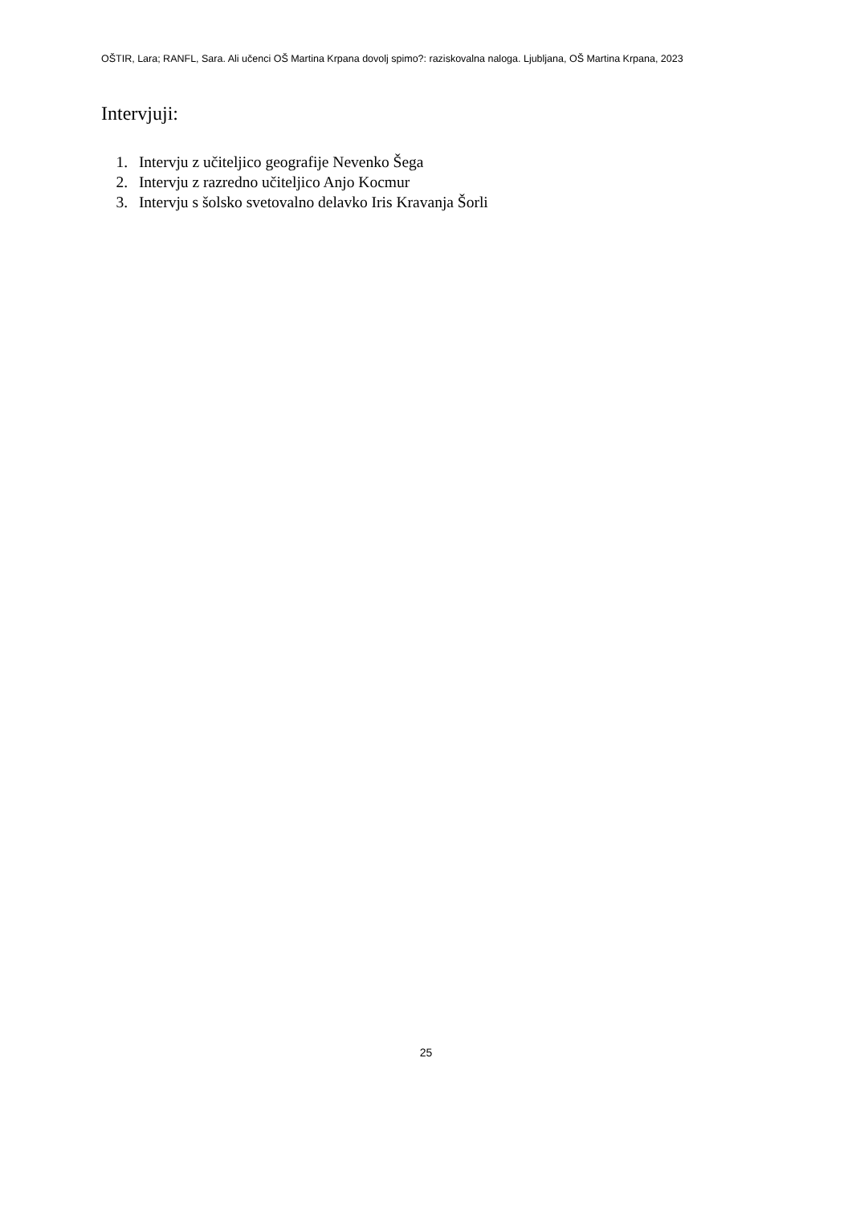OŠTIR, Lara; RANFL, Sara. Ali učenci OŠ Martina Krpana dovolj spimo?: raziskovalna naloga. Ljubljana, OŠ Martina Krpana, 2023
Intervjuji:
1. Intervju z učiteljico geografije Nevenko Šega
2. Intervju z razredno učiteljico Anjo Kocmur
3. Intervju s šolsko svetovalno delavko Iris Kravanja Šorli
25